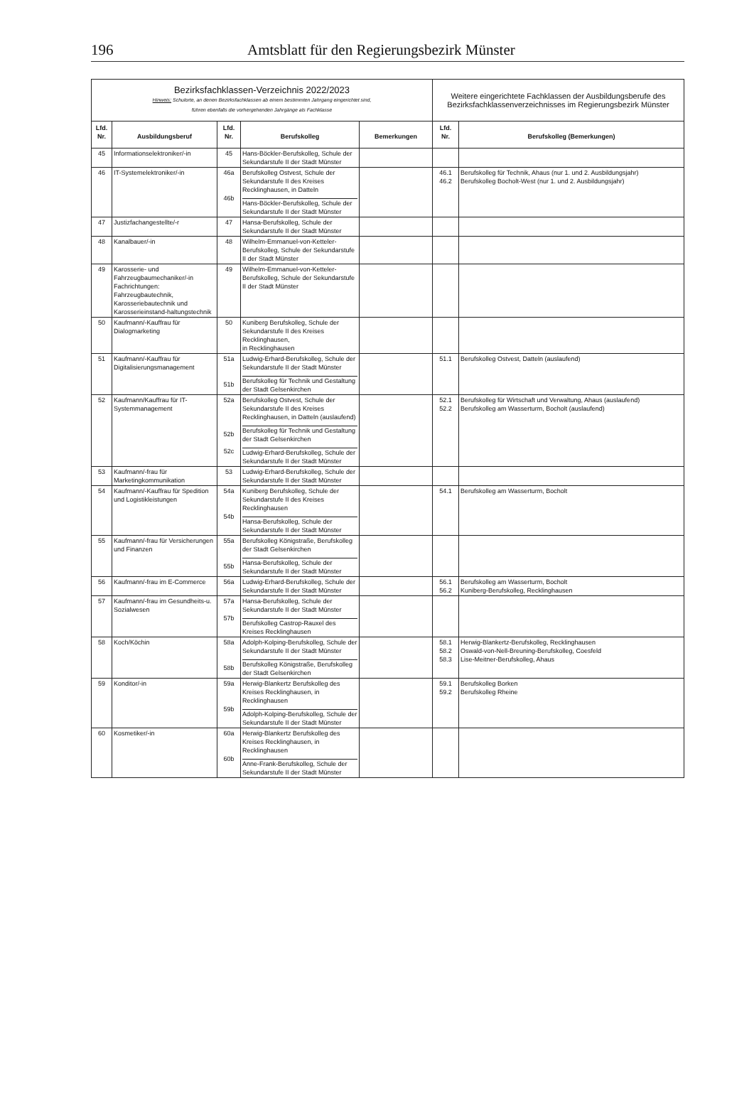196 Amtsblatt für den Regierungsbezirk Münster
| Bezirksfachklassen-Verzeichnis 2022/2023 Hinweis: Schulorte, an denen Bezirksfachklassen ab einem bestimmten Jahrgang eingerichtet sind, führen ebenfalls die vorhergehenden Jahrgänge als Fachklasse | | | | | Weitere eingerichtete Fachklassen der Ausbildungsberufe des Bezirksfachklassenverzeichnisses im Regierungsbezirk Münster | |
| Lfd. Nr. | Ausbildungsberuf | Lfd. Nr. | Berufskolleg | Bemerkungen | Lfd. Nr. | Berufskolleg (Bemerkungen) |
| 45 | Informationselektroniker/-in | 45 | Hans-Böckler-Berufskolleg, Schule der Sekundarstufe II der Stadt Münster | | | |
| 46 | IT-Systemelektroniker/-in | 46a 46b | Berufskolleg Ostvest, Schule der Sekundarstufe II des Kreises Recklinghausen, in Datteln Hans-Böckler-Berufskolleg, Schule der Sekundarstufe II der Stadt Münster | | 46.1 46.2 | Berufskolleg für Technik, Ahaus (nur 1. und 2. Ausbildungsjahr) Berufskolleg Bocholt-West (nur 1. und 2. Ausbildungsjahr) |
| 47 | Justizfachangestellte/-r | 47 | Hansa-Berufskolleg, Schule der Sekundarstufe II der Stadt Münster | | | |
| 48 | Kanalbauer/-in | 48 | Wilhelm-Emmanuel-von-Ketteler-Berufskolleg, Schule der Sekundarstufe II der Stadt Münster | | | |
| 49 | Karosserie- und Fahrzeugbaumechaniker/-in Fachrichtungen: Fahrzeugbautechnik, Karosseriebautechnik und Karosserieinstand-haltungstechnik | 49 | Wilhelm-Emmanuel-von-Ketteler-Berufskolleg, Schule der Sekundarstufe II der Stadt Münster | | | |
| 50 | Kaufmann/-Kauffrau für Dialogmarketing | 50 | Kuniberg Berufskolleg, Schule der Sekundarstufe II des Kreises Recklinghausen, in Recklinghausen | | | |
| 51 | Kaufmann/-Kauffrau für Digitalisierungsmanagement | 51a 51b | Ludwig-Erhard-Berufskolleg, Schule der Sekundarstufe II der Stadt Münster Berufskolleg für Technik und Gestaltung der Stadt Gelsenkirchen | | 51.1 | Berufskolleg Ostvest, Datteln (auslaufend) |
| 52 | Kaufmann/Kauffrau für IT-Systemmanagement | 52a 52b 52c | Berufskolleg Ostvest, Schule der Sekundarstufe II des Kreises Recklinghausen, in Datteln (auslaufend) Berufskolleg für Technik und Gestaltung der Stadt Gelsenkirchen Ludwig-Erhard-Berufskolleg, Schule der Sekundarstufe II der Stadt Münster | | 52.1 52.2 | Berufskolleg für Wirtschaft und Verwaltung, Ahaus (auslaufend) Berufskolleg am Wasserturm, Bocholt (auslaufend) |
| 53 | Kaufmann/-frau für Marketingkommunikation | 53 | Ludwig-Erhard-Berufskolleg, Schule der Sekundarstufe II der Stadt Münster | | | |
| 54 | Kaufmann/-Kauffrau für Spedition und Logistikleistungen | 54a 54b | Kuniberg Berufskolleg, Schule der Sekundarstufe II des Kreises Recklinghausen Hansa-Berufskolleg, Schule der Sekundarstufe II der Stadt Münster | | 54.1 | Berufskolleg am Wasserturm, Bocholt |
| 55 | Kaufmann/-frau für Versicherungen und Finanzen | 55a 55b | Berufskolleg Königstraße, Berufskolleg der Stadt Gelsenkirchen Hansa-Berufskolleg, Schule der Sekundarstufe II der Stadt Münster | | | |
| 56 | Kaufmann/-frau im E-Commerce | 56a | Ludwig-Erhard-Berufskolleg, Schule der Sekundarstufe II der Stadt Münster | | 56.1 56.2 | Berufskolleg am Wasserturm, Bocholt Kuniberg-Berufskolleg, Recklinghausen |
| 57 | Kaufmann/-frau im Gesundheits-u. Sozialwesen | 57a 57b | Hansa-Berufskolleg, Schule der Sekundarstufe II der Stadt Münster Berufskolleg Castrop-Rauxel des Kreises Recklinghausen | | | |
| 58 | Koch/Köchin | 58a 58b | Adolph-Kolping-Berufskolleg, Schule der Sekundarstufe II der Stadt Münster Berufskolleg Königstraße, Berufskolleg der Stadt Gelsenkirchen | | 58.1 58.2 58.3 | Herwig-Blankertz-Berufskolleg, Recklinghausen Oswald-von-Nell-Breuning-Berufskolleg, Coesfeld Lise-Meitner-Berufskolleg, Ahaus |
| 59 | Konditor/-in | 59a 59b | Herwig-Blankertz Berufskolleg des Kreises Recklinghausen, in Recklinghausen Adolph-Kolping-Berufskolleg, Schule der Sekundarstufe II der Stadt Münster | | 59.1 59.2 | Berufskolleg Borken Berufskolleg Rheine |
| 60 | Kosmetiker/-in | 60a 60b | Herwig-Blankertz Berufskolleg des Kreises Recklinghausen, in Recklinghausen Anne-Frank-Berufskolleg, Schule der Sekundarstufe II der Stadt Münster | | | |